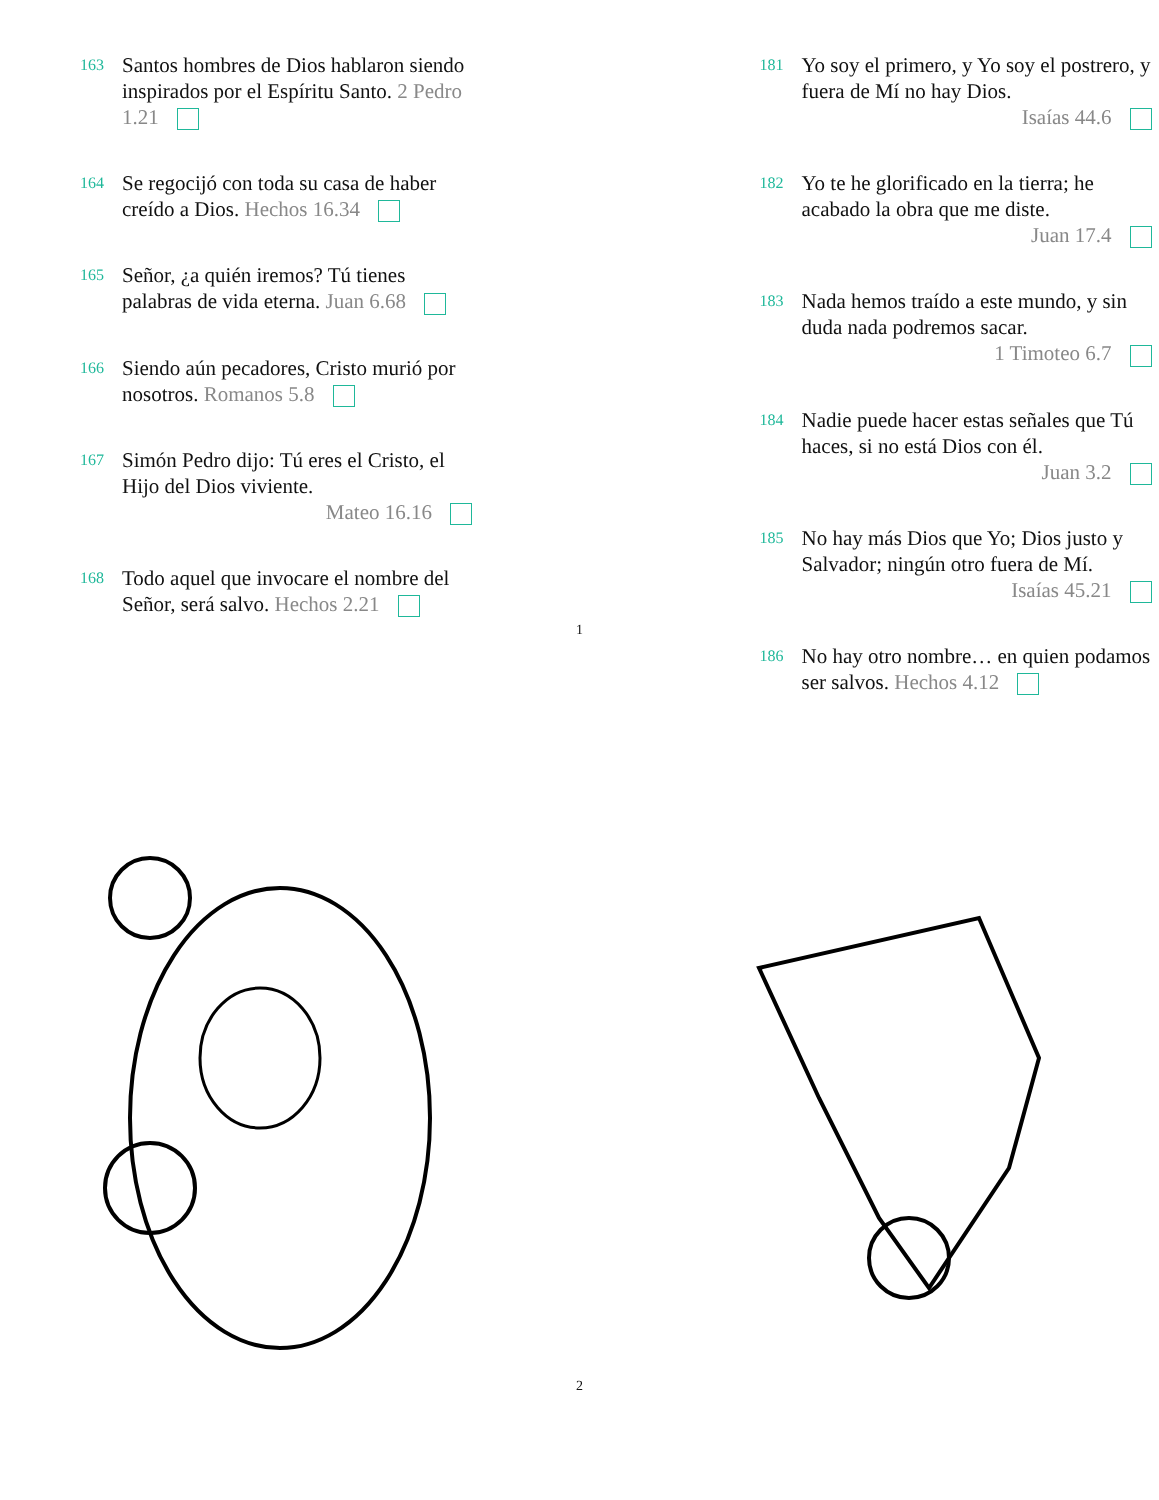163
Santos hombres de Dios hablaron siendo inspirados por el Espíritu Santo. 2 Pedro 1.21
164
Se regocijó con toda su casa de haber creído a Dios. Hechos 16.34
165
Señor, ¿a quién iremos? Tú tienes palabras de vida eterna. Juan 6.68
166
Siendo aún pecadores, Cristo murió por nosotros. Romanos 5.8
167
Simón Pedro dijo: Tú eres el Cristo, el Hijo del Dios viviente.
Mateo 16.16
168
Todo aquel que invocare el nombre del Señor, será salvo. Hechos 2.21
181
Yo soy el primero, y Yo soy el postrero, y fuera de Mí no hay Dios.
Isaías 44.6
182
Yo te he glorificado en la tierra; he acabado la obra que me diste.
Juan 17.4
183
Nada hemos traído a este mundo, y sin duda nada podremos sacar.
1 Timoteo 6.7
184
Nadie puede hacer estas señales que Tú haces, si no está Dios con él.
Juan 3.2
185
No hay más Dios que Yo; Dios justo y Salvador; ningún otro fuera de Mí.
Isaías 45.21
186
No hay otro nombre… en quien podamos ser salvos. Hechos 4.12
1
2